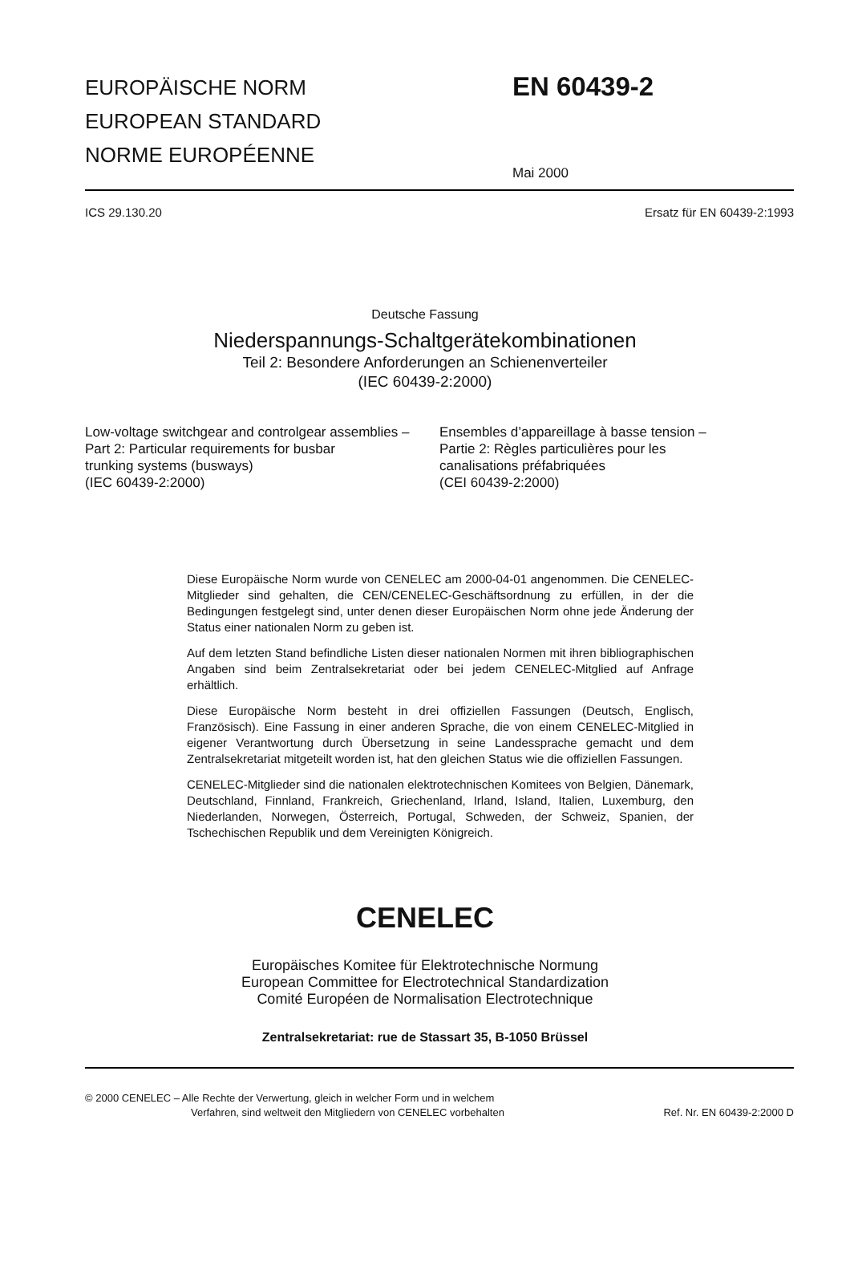EUROPÄISCHE NORM
EUROPEAN STANDARD
NORME EUROPÉENNE
EN 60439-2
Mai 2000
ICS 29.130.20 Ersatz für EN 60439-2:1993
Deutsche Fassung
Niederspannungs-Schaltgerätekombinationen
Teil 2: Besondere Anforderungen an Schienenverteiler
(IEC 60439-2:2000)
Low-voltage switchgear and controlgear assemblies –
Part 2: Particular requirements for busbar
trunking systems (busways)
(IEC 60439-2:2000)
Ensembles d’appareillage à basse tension –
Partie 2: Règles particulières pour les
canalisations préfabriquées
(CEI 60439-2:2000)
Diese Europäische Norm wurde von CENELEC am 2000-04-01 angenommen. Die CENELEC-Mitglieder sind gehalten, die CEN/CENELEC-Geschäftsordnung zu erfüllen, in der die Bedingungen festgelegt sind, unter denen dieser Europäischen Norm ohne jede Änderung der Status einer nationalen Norm zu geben ist.
Auf dem letzten Stand befindliche Listen dieser nationalen Normen mit ihren bibliographischen Angaben sind beim Zentralsekretariat oder bei jedem CENELEC-Mitglied auf Anfrage erhältlich.
Diese Europäische Norm besteht in drei offiziellen Fassungen (Deutsch, Englisch, Französisch). Eine Fassung in einer anderen Sprache, die von einem CENELEC-Mitglied in eigener Verantwortung durch Übersetzung in seine Landessprache gemacht und dem Zentralsekretariat mitgeteilt worden ist, hat den gleichen Status wie die offiziellen Fassungen.
CENELEC-Mitglieder sind die nationalen elektrotechnischen Komitees von Belgien, Dänemark, Deutschland, Finnland, Frankreich, Griechenland, Irland, Island, Italien, Luxemburg, den Niederlanden, Norwegen, Österreich, Portugal, Schweden, der Schweiz, Spanien, der Tschechischen Republik und dem Vereinigten Königreich.
CENELEC
Europäisches Komitee für Elektrotechnische Normung
European Committee for Electrotechnical Standardization
Comité Européen de Normalisation Electrotechnique
Zentralsekretariat: rue de Stassart 35, B-1050 Brüssel
© 2000 CENELEC – Alle Rechte der Verwertung, gleich in welcher Form und in welchem
Verfahren, sind weltweit den Mitgliedern von CENELEC vorbehalten
Ref. Nr. EN 60439-2:2000 D